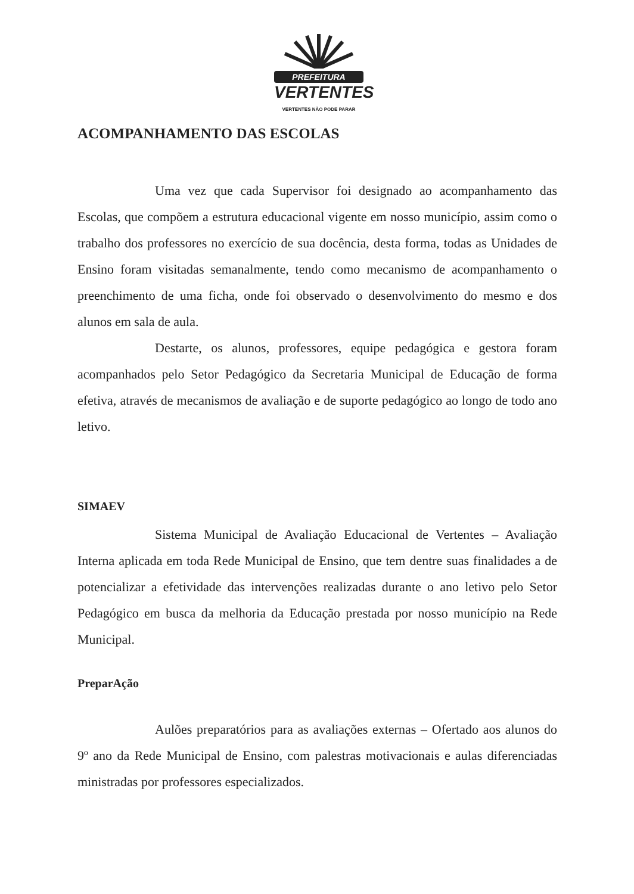PREFEITURA
VERTENTES
VERTENTES NÃO PODE PARAR
ACOMPANHAMENTO DAS ESCOLAS
Uma vez que cada Supervisor foi designado ao acompanhamento das Escolas, que compõem a estrutura educacional vigente em nosso município, assim como o trabalho dos professores no exercício de sua docência, desta forma, todas as Unidades de Ensino foram visitadas semanalmente, tendo como mecanismo de acompanhamento o preenchimento de uma ficha, onde foi observado o desenvolvimento do mesmo e dos alunos em sala de aula.
Destarte, os alunos, professores, equipe pedagógica e gestora foram acompanhados pelo Setor Pedagógico da Secretaria Municipal de Educação de forma efetiva, através de mecanismos de avaliação e de suporte pedagógico ao longo de todo ano letivo.
SIMAEV
Sistema Municipal de Avaliação Educacional de Vertentes – Avaliação Interna aplicada em toda Rede Municipal de Ensino, que tem dentre suas finalidades a de potencializar a efetividade das intervenções realizadas durante o ano letivo pelo Setor Pedagógico em busca da melhoria da Educação prestada por nosso município na Rede Municipal.
PreparAção
Aulões preparatórios para as avaliações externas – Ofertado aos alunos do 9º ano da Rede Municipal de Ensino, com palestras motivacionais e aulas diferenciadas ministradas por professores especializados.